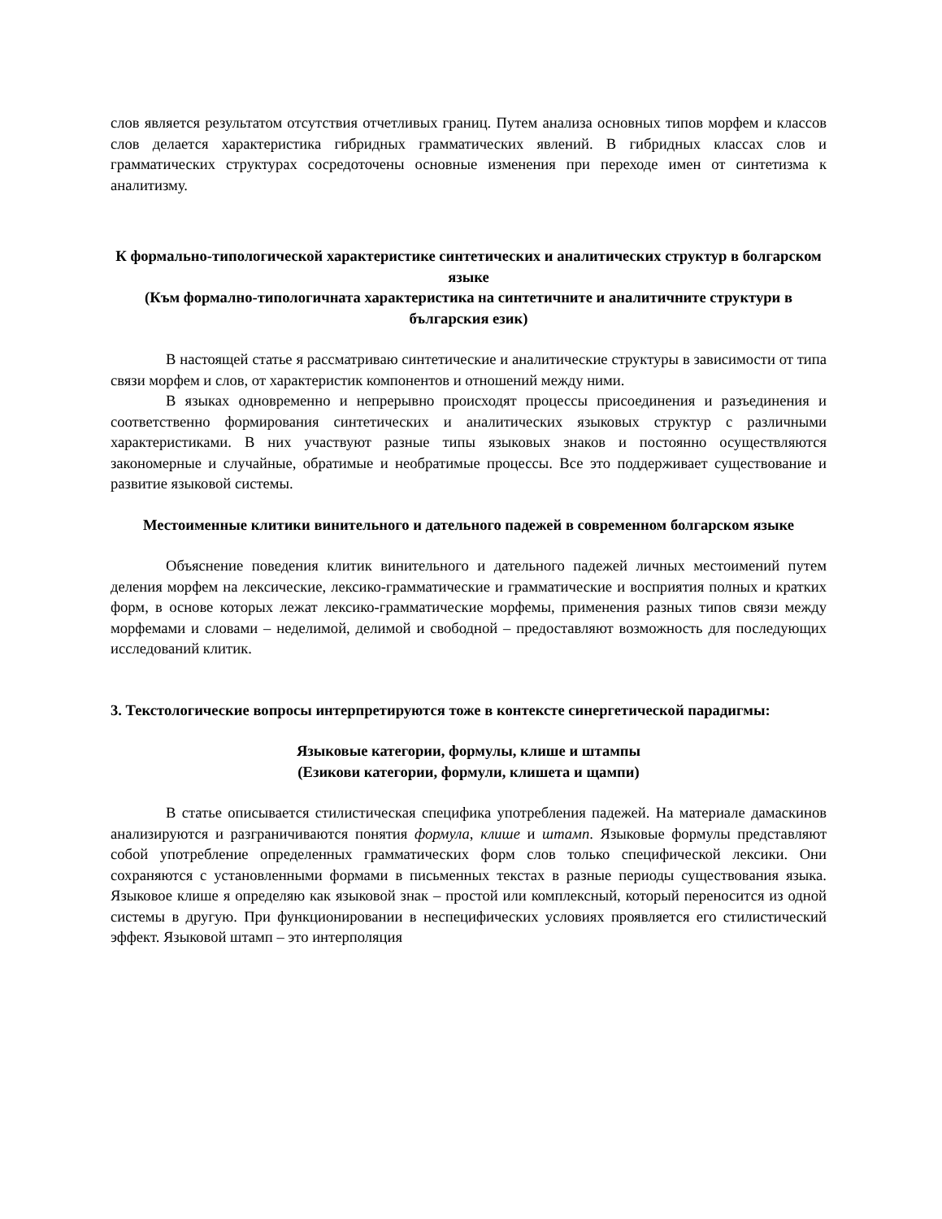слов является результатом отсутствия отчетливых границ. Путем анализа основных типов морфем и классов слов делается характеристика гибридных грамматических явлений. В гибридных классах слов и грамматических структурах сосредоточены основные изменения при переходе имен от синтетизма к аналитизму.
К формально-типологической характеристике синтетических и аналитических структур в болгарском языке
(Към формално-типологичната характеристика на синтетичните и аналитичните структури в българския език)
В настоящей статье я рассматриваю синтетические и аналитические структуры в зависимости от типа связи морфем и слов, от характеристик компонентов и отношений между ними.
В языках одновременно и непрерывно происходят процессы присоединения и разъединения и соответственно формирования синтетических и аналитических языковых структур с различными характеристиками. В них участвуют разные типы языковых знаков и постоянно осуществляются закономерные и случайные, обратимые и необратимые процессы. Все это поддерживает существование и развитие языковой системы.
Местоименные клитики винительного и дательного падежей в современном болгарском языке
Объяснение поведения клитик винительного и дательного падежей личных местоимений путем деления морфем на лексические, лексико-грамматические и грамматические и восприятия полных и кратких форм, в основе которых лежат лексико-грамматические морфемы, применения разных типов связи между морфемами и словами – неделимой, делимой и свободной – предоставляют возможность для последующих исследований клитик.
3. Текстологические вопросы интерпретируются тоже в контексте синергетической парадигмы:
Языковые категории, формулы, клише и штампы
(Езикови категории, формули, клишета и щампи)
В статье описывается стилистическая специфика употребления падежей. На материале дамаскинов анализируются и разграничиваются понятия формула, клише и штамп. Языковые формулы представляют собой употребление определенных грамматических форм слов только специфической лексики. Они сохраняются с установленными формами в письменных текстах в разные периоды существования языка. Языковое клише я определяю как языковой знак – простой или комплексный, который переносится из одной системы в другую. При функционировании в неспецифических условиях проявляется его стилистический эффект. Языковой штамп – это интерполяция